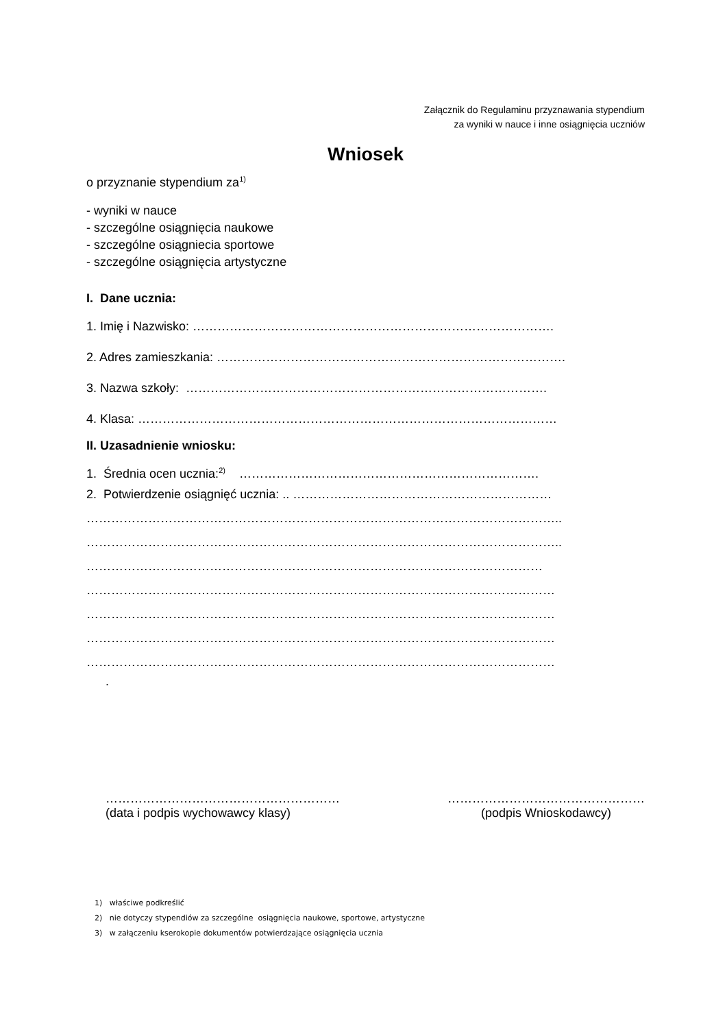Załącznik do Regulaminu przyznawania stypendium
za wyniki w nauce i inne osiągnięcia uczniów
Wniosek
o przyznanie stypendium za<sup>1)</sup>
- wyniki w nauce
- szczególne osiągnięcia naukowe
- szczególne osiągniecia sportowe
- szczególne osiągnięcia artystyczne
I. Dane ucznia:
1. Imię i Nazwisko: …………………………………………………………………………….
2. Adres zamieszkania: ………………………………………………………………………….
3. Nazwa szkoły: …………………………………………………………………………….
4. Klasa: …………………………………………………………………………………………
II. Uzasadnienie wniosku:
1. Średnia ocen ucznia:<sup>2)</sup> ……………………………………………………………….
2. Potwierdzenie osiągnięć ucznia: .. ………………………………………………………
……………………………………………………………………………………………………..
……………………………………………………………………………………………………..
…………………………………………………………………………………………………
……………………………………………………………………………………………………
……………………………………………………………………………………………………
……………………………………………………………………………………………………
……………………………………………………………………………………………………
.
…………………………………………………
(data i podpis wychowawcy klasy)
…………………………………………
(podpis Wnioskodawcy)
1) właściwe podkreślić
2) nie dotyczy stypendiów za szczególne osiągnięcia naukowe, sportowe, artystyczne
3) w załączeniu kserokopie dokumentów potwierdzające osiągnięcia ucznia